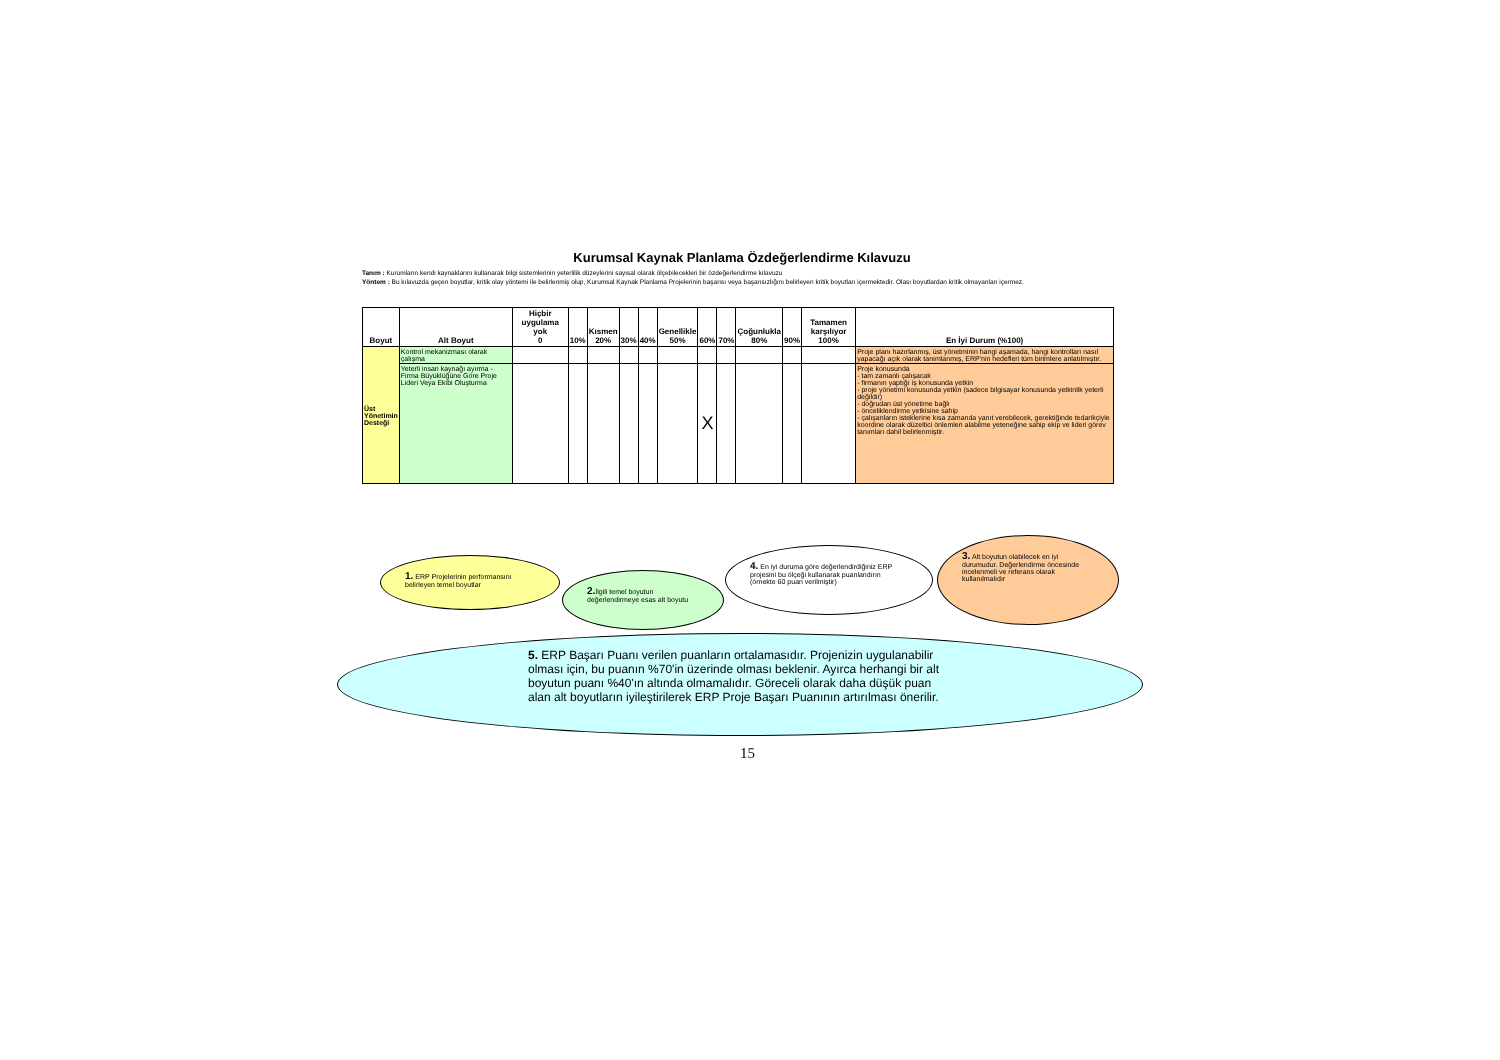Kurumsal Kaynak Planlama Özdeğerlendirme Kılavuzu
Tanım : Kurumların kendi kaynaklarını kullanarak bilgi sistemlerinin yeterlilik düzeylerini sayısal olarak ölçebilecekleri bir özdeğerlendirme kılavuzu
Yöntem : Bu kılavuzda geçen boyutlar, kritik olay yöntemi ile belirlenmiş olup, Kurumsal Kaynak Planlama Projelerinin başarısı veya başarısızlığını belirleyen kritik boyutları içermektedir. Olası boyutlardan kritik olmayanları içermez.
| Boyut | Alt Boyut | Hiçbir uygulama yok 0 | 10% | Kısmen 20% | 30% | 40% | Genellikle 50% | 60% | 70% | Çoğunlukla 80% | 90% | Tamamen karşılıyor 100% | En İyi Durum (%100) |
| --- | --- | --- | --- | --- | --- | --- | --- | --- | --- | --- | --- | --- | --- |
| Üst Yönetimin Desteği | Kontrol mekanizması olarak çalışma | | | | | | | | | | | | Proje planı hazırlanmış, üst yönetminin hangi aşamada, hangi kontrolları nasıl yapacağı açık olarak tanımlanmış, ERP'nin hedefleri tüm birimlere anlatılmıştır. |
| | Yeterli insan kaynağı ayırma - Firma Büyüklüğüne Göre Proje Lideri Veya Ekibi Oluşturma | | | | | | | X | | | | | Proje konusunda - tam zamanlı çalışacak - firmanın yaptığı iş konusunda yetkin - proje yönetimi konusunda yetkin (sadece bilgisayar konusunda yetkinlik yeterli değildir) - doğrudan üst yönetime bağlı - önceliklendirme yetkisine sahip - çalışanların isteklerine kısa zamanda yanıt verebilecek, gerektiğinde tedarikçiyle koordine olarak düzeltici önlemleri alabilme yeteneğine sahip ekip ve lideri görev tanımları dahil belirlenmiştir. |
1. ERP Projelerinin performansını belirleyen temel boyutlar
2. İlgili temel boyutun değerlendirmeye esas alt boyutu
4. En iyi duruma göre değerlendirdiğiniz ERP projesini bu ölçeği kullanarak puanlandırın (örnekte 60 puan verilmiştir)
3. Alt boyutun olabilecek en iyi durumudur. Değerlendirme öncesinde incelenmeli ve referans olarak kullanılmalıdır
5. ERP Başarı Puanı verilen puanların ortalamasıdır. Projenizin uygulanabilir olması için, bu puanın %70'in üzerinde olması beklenir. Ayırca herhangi bir alt boyutun puanı %40'ın altında olmamalıdır. Göreceli olarak daha düşük puan alan alt boyutların iyileştirilerek ERP Proje Başarı Puanının artırılması önerilir.
15